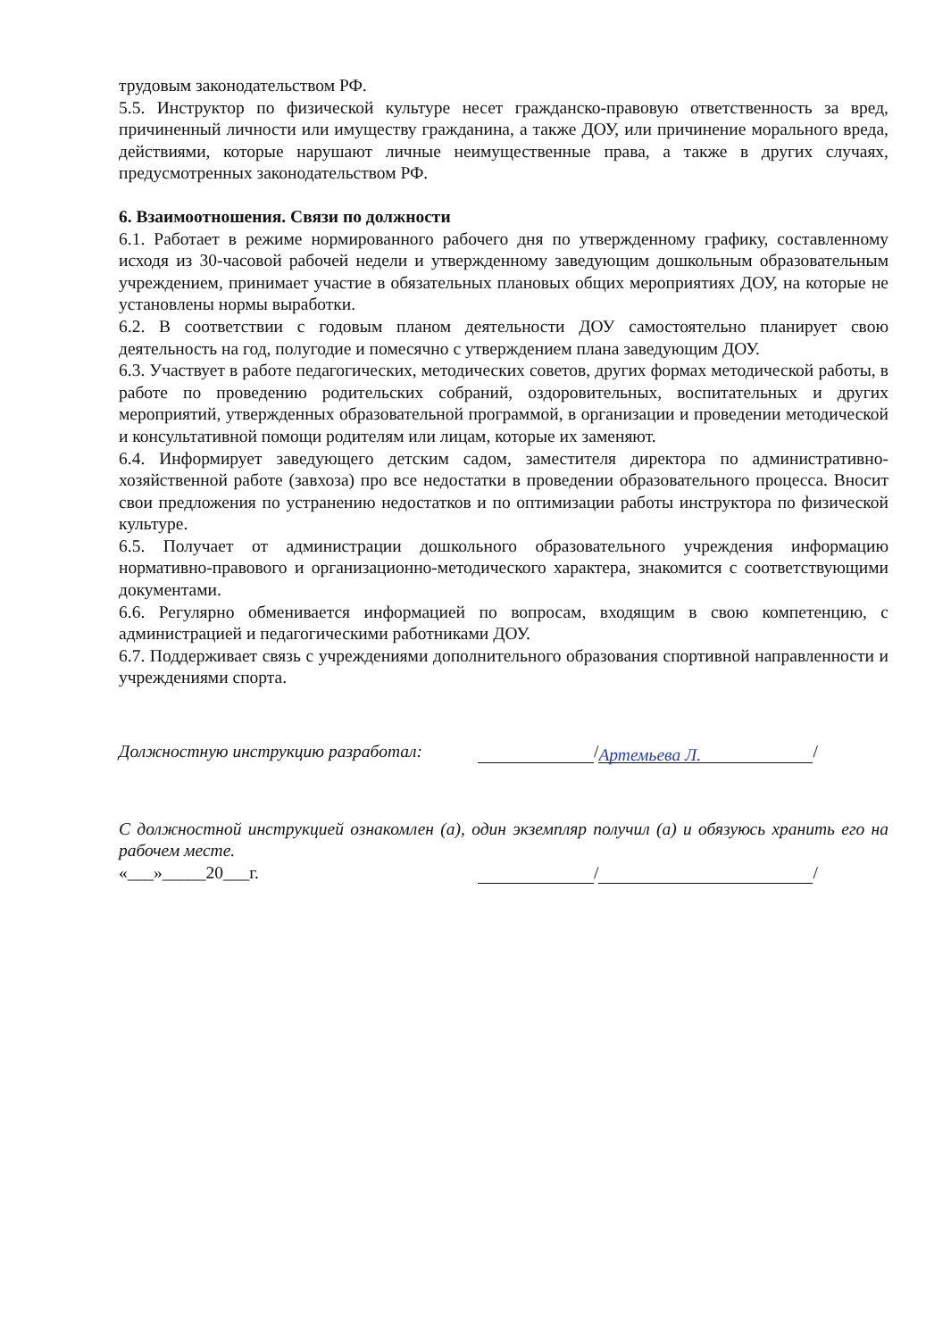трудовым законодательством РФ.
5.5. Инструктор по физической культуре несет гражданско-правовую ответственность за вред, причиненный личности или имуществу гражданина, а также ДОУ, или причинение морального вреда, действиями, которые нарушают личные неимущественные права, а также в других случаях, предусмотренных законодательством РФ.
6. Взаимоотношения. Связи по должности
6.1. Работает в режиме нормированного рабочего дня по утвержденному графику, составленному исходя из 30-часовой рабочей недели и утвержденному заведующим дошкольным образовательным учреждением, принимает участие в обязательных плановых общих мероприятиях ДОУ, на которые не установлены нормы выработки.
6.2. В соответствии с годовым планом деятельности ДОУ самостоятельно планирует свою деятельность на год, полугодие и помесячно с утверждением плана заведующим ДОУ.
6.3. Участвует в работе педагогических, методических советов, других формах методической работы, в работе по проведению родительских собраний, оздоровительных, воспитательных и других мероприятий, утвержденных образовательной программой, в организации и проведении методической и консультативной помощи родителям или лицам, которые их заменяют.
6.4. Информирует заведующего детским садом, заместителя директора по административно-хозяйственной работе (завхоза) про все недостатки в проведении образовательного процесса. Вносит свои предложения по устранению недостатков и по оптимизации работы инструктора по физической культуре.
6.5. Получает от администрации дошкольного образовательного учреждения информацию нормативно-правового и организационно-методического характера, знакомится с соответствующими документами.
6.6. Регулярно обменивается информацией по вопросам, входящим в свою компетенцию, с администрацией и педагогическими работниками ДОУ.
6.7. Поддерживает связь с учреждениями дополнительного образования спортивной направленности и учреждениями спорта.
Должностную инструкцию разработал: / Артемьева Л. /
С должностной инструкцией ознакомлен (а), один экземпляр получил (а) и обязуюсь хранить его на рабочем месте.
«___»_____20___г. / /